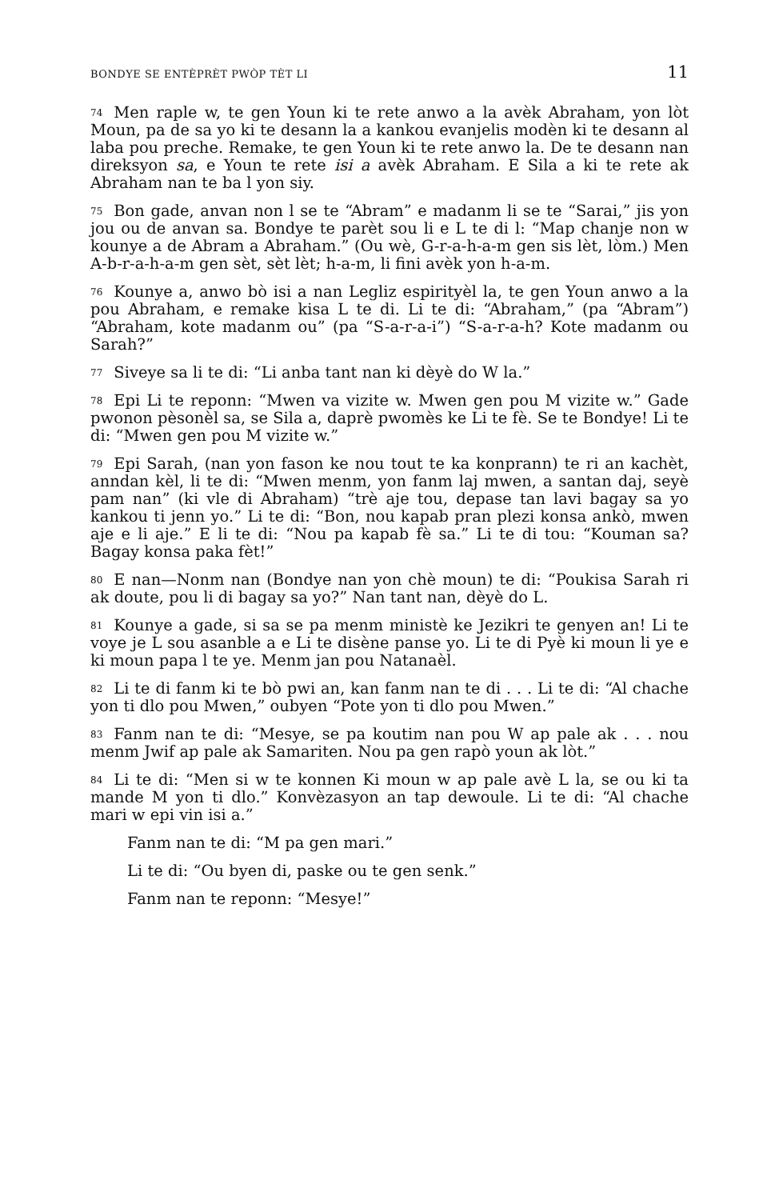BONDYE SE ENTÈPRÈT PWÒP TÈT LI 11
<sup>74</sup> Men raple w, te gen Youn ki te rete anwo a la avèk Abraham, yon lòt Moun, pa de sa yo ki te desann la a kankou evanjelis modèn ki te desann al laba pou preche. Remake, te gen Youn ki te rete anwo la. De te desann nan direksyon sa, e Youn te rete isi a avèk Abraham. E Sila a ki te rete ak Abraham nan te ba l yon siy.
<sup>75</sup> Bon gade, anvan non l se te “Abram” e madanm li se te “Sarai,” jis yon jou ou de anvan sa. Bondye te parèt sou li e L te di l: “Map chanje non w kounye a de Abram a Abraham.” (Ou wè, G-r-a-h-a-m gen sis lèt, lòm.) Men A-b-r-a-h-a-m gen sèt, sèt lèt; h-a-m, li fini avèk yon h-a-m.
<sup>76</sup> Kounye a, anwo bò isi a nan Legliz espirityèl la, te gen Youn anwo a la pou Abraham, e remake kisa L te di. Li te di: “Abraham,” (pa “Abram”) “Abraham, kote madanm ou” (pa “S-a-r-a-i”) “S-a-r-a-h? Kote madanm ou Sarah?”
<sup>77</sup> Siveye sa li te di: “Li anba tant nan ki dèyè do W la.”
<sup>78</sup> Epi Li te reponn: “Mwen va vizite w. Mwen gen pou M vizite w.” Gade pwonon pèsonèl sa, se Sila a, daprè pwomès ke Li te fè. Se te Bondye! Li te di: “Mwen gen pou M vizite w.”
<sup>79</sup> Epi Sarah, (nan yon fason ke nou tout te ka konprann) te ri an kachèt, anndan kèl, li te di: “Mwen menm, yon fanm laj mwen, a santan daj, seyè pam nan” (ki vle di Abraham) “trè aje tou, depase tan lavi bagay sa yo kankou ti jenn yo.” Li te di: “Bon, nou kapab pran plezi konsa ankò, mwen aje e li aje.” E li te di: “Nou pa kapab fè sa.” Li te di tou: “Kouman sa? Bagay konsa paka fèt!”
<sup>80</sup> E nan—Nonm nan (Bondye nan yon chè moun) te di: “Poukisa Sarah ri ak doute, pou li di bagay sa yo?” Nan tant nan, dèyè do L.
<sup>81</sup> Kounye a gade, si sa se pa menm ministè ke Jezikri te genyen an! Li te voye je L sou asanble a e Li te disène panse yo. Li te di Pyè ki moun li ye e ki moun papa l te ye. Menm jan pou Natanaèl.
<sup>82</sup>Li te di fanm ki te bò pwi an, kan fanm nan te di . . . Li te di: “Al chache yon ti dlo pou Mwen,” oubyen “Pote yon ti dlo pou Mwen.”
<sup>83</sup> Fanm nan te di: “Mesye, se pa koutim nan pou W ap pale ak . . . nou menm Jwif ap pale ak Samariten. Nou pa gen rapò youn ak lòt.”
<sup>84</sup>Li te di: “Men si w te konnen Ki moun w ap pale avè L la, se ou ki ta mande M yon ti dlo.” Konvèzasyon an tap dewoule. Li te di: “Al chache mari w epi vin isi a.”
Fanm nan te di: “M pa gen mari.”
Li te di: “Ou byen di, paske ou te gen senk.”
Fanm nan te reponn: “Mesye!”